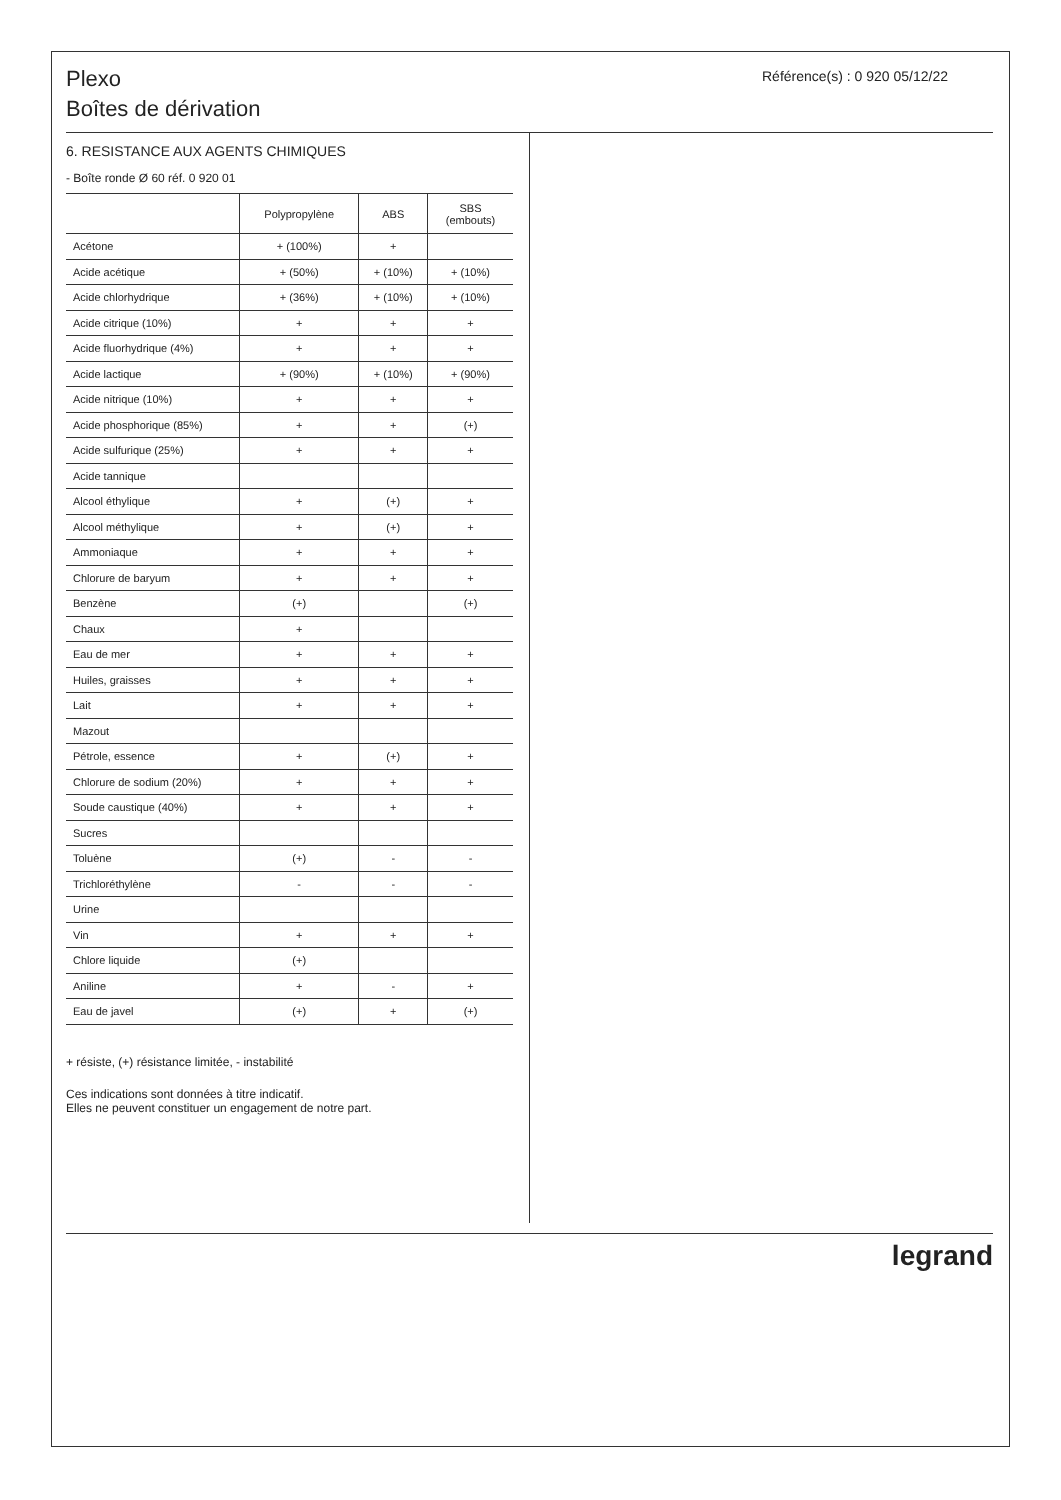Plexo
Boîtes de dérivation
Référence(s) : 0 920 05/12/22
6. RESISTANCE AUX AGENTS CHIMIQUES
- Boîte ronde Ø 60 réf. 0 920 01
| | Polypropylène | ABS | SBS (embouts) |
| --- | --- | --- | --- |
| Acétone | + (100%) | + | |
| Acide acétique | + (50%) | + (10%) | + (10%) |
| Acide chlorhydrique | + (36%) | + (10%) | + (10%) |
| Acide citrique (10%) | + | + | + |
| Acide fluorhydrique (4%) | + | + | + |
| Acide lactique | + (90%) | + (10%) | + (90%) |
| Acide nitrique (10%) | + | + | + |
| Acide phosphorique (85%) | + | + | (+) |
| Acide sulfurique (25%) | + | + | + |
| Acide tannique | | | |
| Alcool éthylique | + | (+) | + |
| Alcool méthylique | + | (+) | + |
| Ammoniaque | + | + | + |
| Chlorure de baryum | + | + | + |
| Benzène | (+) | | (+) |
| Chaux | + | | |
| Eau de mer | + | + | + |
| Huiles, graisses | + | + | + |
| Lait | + | + | + |
| Mazout | | | |
| Pétrole, essence | + | (+) | + |
| Chlorure de sodium (20%) | + | + | + |
| Soude caustique (40%) | + | + | + |
| Sucres | | | |
| Toluène | (+) | - | - |
| Trichloréthylène | - | - | - |
| Urine | | | |
| Vin | + | + | + |
| Chlore liquide | (+) | | |
| Aniline | + | - | + |
| Eau de javel | (+) | + | (+) |
+ résiste, (+) résistance limitée, - instabilité
Ces indications sont données à titre indicatif.
Elles ne peuvent constituer un engagement de notre part.
legrand